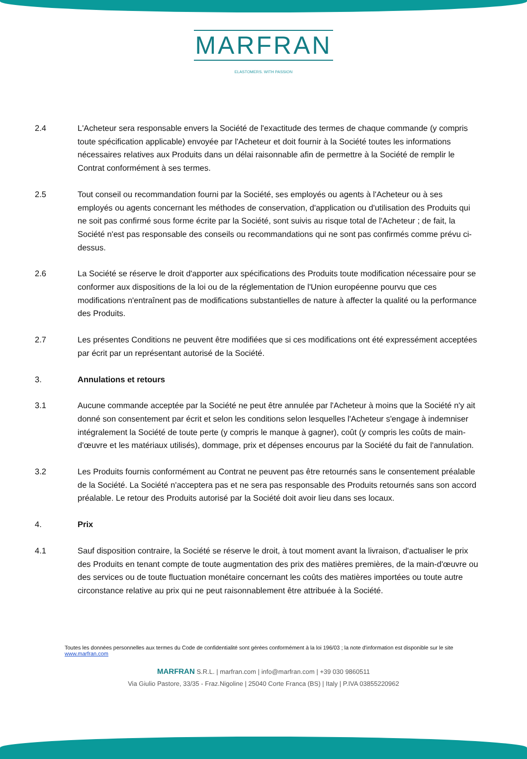MARFRAN
ELASTOMERS. WITH PASSION
2.4 L'Acheteur sera responsable envers la Société de l'exactitude des termes de chaque commande (y compris toute spécification applicable) envoyée par l'Acheteur et doit fournir à la Société toutes les informations nécessaires relatives aux Produits dans un délai raisonnable afin de permettre à la Société de remplir le Contrat conformément à ses termes.
2.5 Tout conseil ou recommandation fourni par la Société, ses employés ou agents à l'Acheteur ou à ses employés ou agents concernant les méthodes de conservation, d'application ou d'utilisation des Produits qui ne soit pas confirmé sous forme écrite par la Société, sont suivis au risque total de l'Acheteur ; de fait, la Société n'est pas responsable des conseils ou recommandations qui ne sont pas confirmés comme prévu ci-dessus.
2.6 La Société se réserve le droit d'apporter aux spécifications des Produits toute modification nécessaire pour se conformer aux dispositions de la loi ou de la réglementation de l'Union européenne pourvu que ces modifications n'entraînent pas de modifications substantielles de nature à affecter la qualité ou la performance des Produits.
2.7 Les présentes Conditions ne peuvent être modifiées que si ces modifications ont été expressément acceptées par écrit par un représentant autorisé de la Société.
3. Annulations et retours
3.1 Aucune commande acceptée par la Société ne peut être annulée par l'Acheteur à moins que la Société n'y ait donné son consentement par écrit et selon les conditions selon lesquelles l'Acheteur s'engage à indemniser intégralement la Société de toute perte (y compris le manque à gagner), coût (y compris les coûts de main-d'œuvre et les matériaux utilisés), dommage, prix et dépenses encourus par la Société du fait de l'annulation.
3.2 Les Produits fournis conformément au Contrat ne peuvent pas être retournés sans le consentement préalable de la Société. La Société n'acceptera pas et ne sera pas responsable des Produits retournés sans son accord préalable. Le retour des Produits autorisé par la Société doit avoir lieu dans ses locaux.
4. Prix
4.1 Sauf disposition contraire, la Société se réserve le droit, à tout moment avant la livraison, d'actualiser le prix des Produits en tenant compte de toute augmentation des prix des matières premières, de la main-d'œuvre ou des services ou de toute fluctuation monétaire concernant les coûts des matières importées ou toute autre circonstance relative au prix qui ne peut raisonnablement être attribuée à la Société.
Toutes les données personnelles aux termes du Code de confidentialité sont gérées conformément à la loi 196/03 ; la note d'information est disponible sur le site www.marfran.com
MARFRAN S.R.L. | marfran.com | info@marfran.com | +39 030 9860511
Via Giulio Pastore, 33/35 - Fraz.Nigoline | 25040 Corte Franca (BS) | Italy | P.IVA 03855220962